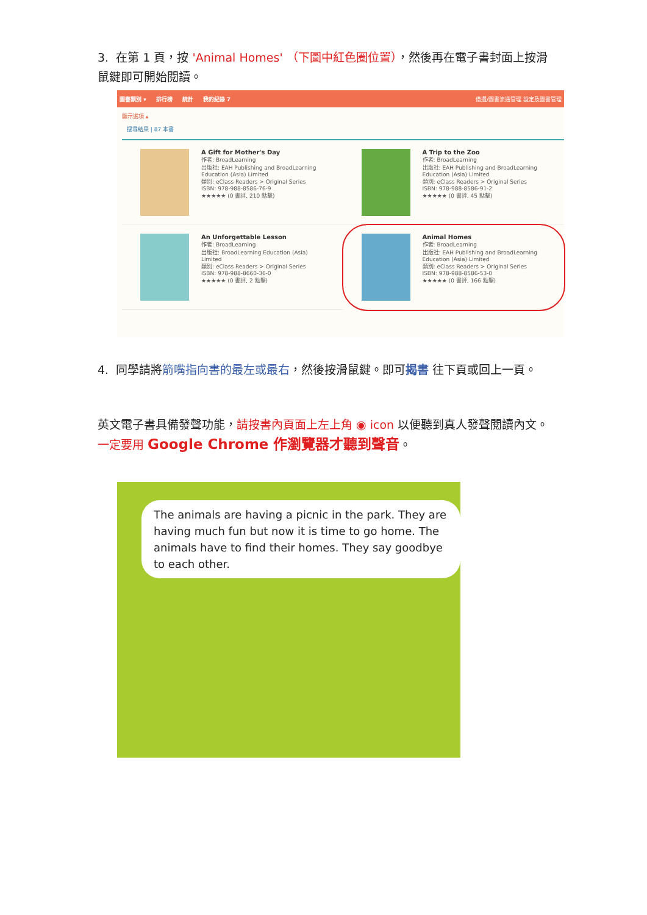3. 在第 1 頁，按 'Animal Homes' （下圖中紅色圈位置），然後再在電子書封面上按滑鼠鍵即可開始閱讀。
圖書類別 ▾ 排行榜 統計 我的紀錄 7 借還/圖書流通管理 設定及圖書管理
顯示選項 ▴
搜尋結果 | 87 本書
A Gift for Mother's Day
作者: BroadLearning
出版社: EAH Publishing and BroadLearning Education (Asia) Limited
類別: eClass Readers > Original Series
ISBN: 978-988-8586-76-9
★★★★★ (0 書評, 210 點擊)
A Trip to the Zoo
作者: BroadLearning
出版社: EAH Publishing and BroadLearning Education (Asia) Limited
類別: eClass Readers > Original Series
ISBN: 978-988-8586-91-2
★★★★★ (0 書評, 45 點擊)
An Unforgettable Lesson
作者: BroadLearning
出版社: BroadLearning Education (Asia) Limited
類別: eClass Readers > Original Series
ISBN: 978-988-8660-36-0
★★★★★ (0 書評, 2 點擊)
Animal Homes
作者: BroadLearning
出版社: EAH Publishing and BroadLearning Education (Asia) Limited
類別: eClass Readers > Original Series
ISBN: 978-988-8586-53-0
★★★★★ (0 書評, 166 點擊)
4. 同學請將箭嘴指向書的最左或最右，然後按滑鼠鍵。即可揭書 往下頁或回上一頁。
英文電子書具備發聲功能，請按書內頁面上左上角 ◉ icon 以便聽到真人發聲閱讀內文。一定要用 Google Chrome 作瀏覽器才聽到聲音。
The animals are having a picnic in the park. They are having much fun but now it is time to go home. The animals have to find their homes. They say goodbye to each other.